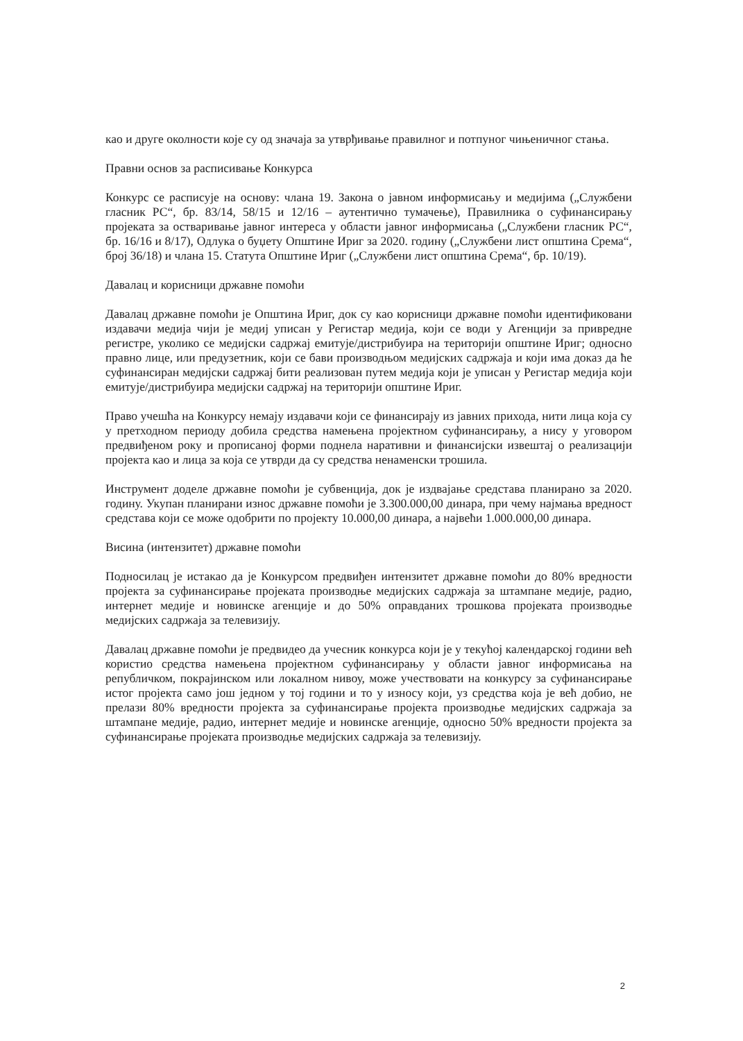као и друге околности које су од значаја за утврђивање правилног и потпуног чињеничног стања.
Правни основ за расписивање Конкурса
Конкурс се расписује на основу: члана 19. Закона о јавном информисању и медијима („Службени гласник РС“, бр. 83/14, 58/15 и 12/16 – аутентично тумачење), Правилника о суфинансирању пројеката за остваривање јавног интереса у области јавног информисања („Службени гласник РС“, бр. 16/16 и 8/17), Одлука о буџету Општине Ириг за 2020. годину („Службени лист општина Срема“, број 36/18) и члана 15. Статута Општине Ириг („Службени лист општина Срема“, бр. 10/19).
Давалац и корисници државне помоћи
Давалац државне помоћи је Општина Ириг, док су као корисници државне помоћи идентификовани издавачи медија чији је медиј уписан у Регистар медија, који се води у Агенцији за привредне регистре, уколико се медијски садржај емитује/дистрибуира на територији општине Ириг; односно правно лице, или предузетник, који се бави производњом медијских садржаја и који има доказ да ће суфинансиран медијски садржај бити реализован путем медија који је уписан у Регистар медија који емитује/дистрибуира медијски садржај на територији општине Ириг.
Право учешћа на Конкурсу немају издавачи који се финансирају из јавних прихода, нити лица која су у претходном периоду добила средства намењена пројектном суфинансирању, а нису у уговором предвиђеном року и прописаној форми поднела наративни и финансијски извештај о реализацији пројекта као и лица за која се утврди да су средства ненаменски трошила.
Инструмент доделе државне помоћи је субвенција, док је издвајање средстава планирано за 2020. годину. Укупан планирани износ државне помоћи је 3.300.000,00 динара, при чему најмања вредност средстава који се може одобрити по пројекту 10.000,00 динара, а највећи 1.000.000,00 динара.
Висина (интензитет) државне помоћи
Подносилац је истакао да је Конкурсом предвиђен интензитет државне помоћи до 80% вредности пројекта за суфинансирање пројеката производње медијских садржаја за штампане медије, радио, интернет медије и новинске агенције и до 50% оправданих трошкова пројеката производње медијских садржаја за телевизију.
Давалац државне помоћи је предвидео да учесник конкурса који је у текућој календарској години већ користио средства намењена пројектном суфинансирању у области јавног информисања на републичком, покрајинском или локалном нивоу, може учествовати на конкурсу за суфинансирање истог пројекта само још једном у тој години и то у износу који, уз средства која је већ добио, не прелази 80% вредности пројекта за суфинансирање пројекта производње медијских садржаја за штампане медије, радио, интернет медије и новинске агенције, односно 50% вредности пројекта за суфинансирање пројеката производње медијских садржаја за телевизију.
2